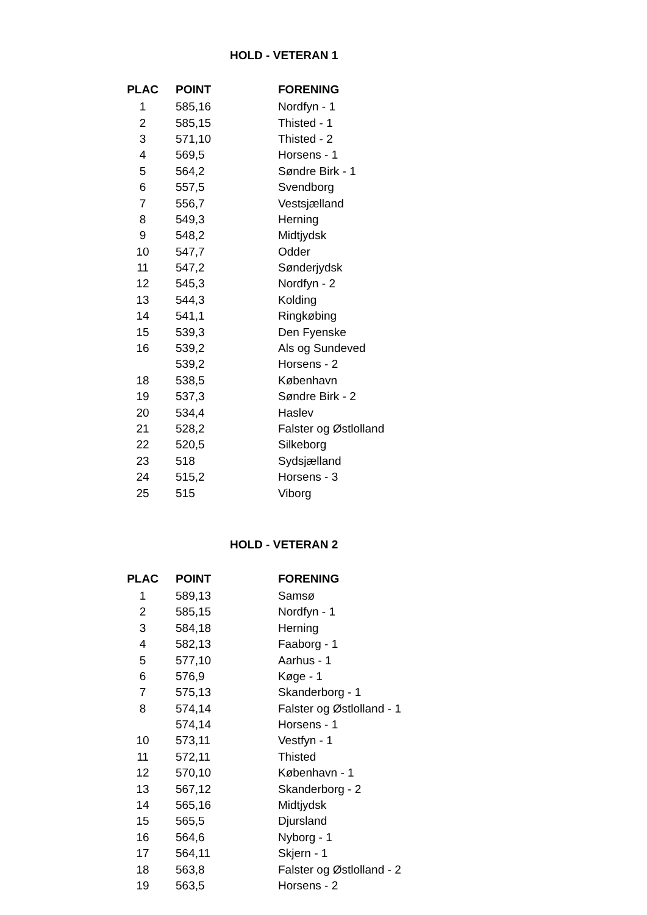HOLD - VETERAN 1
| PLAC | POINT | FORENING |
| --- | --- | --- |
| 1 | 585,16 | Nordfyn - 1 |
| 2 | 585,15 | Thisted - 1 |
| 3 | 571,10 | Thisted - 2 |
| 4 | 569,5 | Horsens - 1 |
| 5 | 564,2 | Søndre Birk - 1 |
| 6 | 557,5 | Svendborg |
| 7 | 556,7 | Vestsjælland |
| 8 | 549,3 | Herning |
| 9 | 548,2 | Midtjydsk |
| 10 | 547,7 | Odder |
| 11 | 547,2 | Sønderjydsk |
| 12 | 545,3 | Nordfyn - 2 |
| 13 | 544,3 | Kolding |
| 14 | 541,1 | Ringkøbing |
| 15 | 539,3 | Den Fyenske |
| 16 | 539,2 | Als og Sundeved |
| | 539,2 | Horsens - 2 |
| 18 | 538,5 | København |
| 19 | 537,3 | Søndre Birk - 2 |
| 20 | 534,4 | Haslev |
| 21 | 528,2 | Falster og Østlolland |
| 22 | 520,5 | Silkeborg |
| 23 | 518 | Sydsjælland |
| 24 | 515,2 | Horsens - 3 |
| 25 | 515 | Viborg |
HOLD - VETERAN 2
| PLAC | POINT | FORENING |
| --- | --- | --- |
| 1 | 589,13 | Samsø |
| 2 | 585,15 | Nordfyn - 1 |
| 3 | 584,18 | Herning |
| 4 | 582,13 | Faaborg - 1 |
| 5 | 577,10 | Aarhus - 1 |
| 6 | 576,9 | Køge - 1 |
| 7 | 575,13 | Skanderborg - 1 |
| 8 | 574,14 | Falster og Østlolland - 1 |
| | 574,14 | Horsens - 1 |
| 10 | 573,11 | Vestfyn - 1 |
| 11 | 572,11 | Thisted |
| 12 | 570,10 | København - 1 |
| 13 | 567,12 | Skanderborg - 2 |
| 14 | 565,16 | Midtjydsk |
| 15 | 565,5 | Djursland |
| 16 | 564,6 | Nyborg - 1 |
| 17 | 564,11 | Skjern - 1 |
| 18 | 563,8 | Falster og Østlolland - 2 |
| 19 | 563,5 | Horsens - 2 |